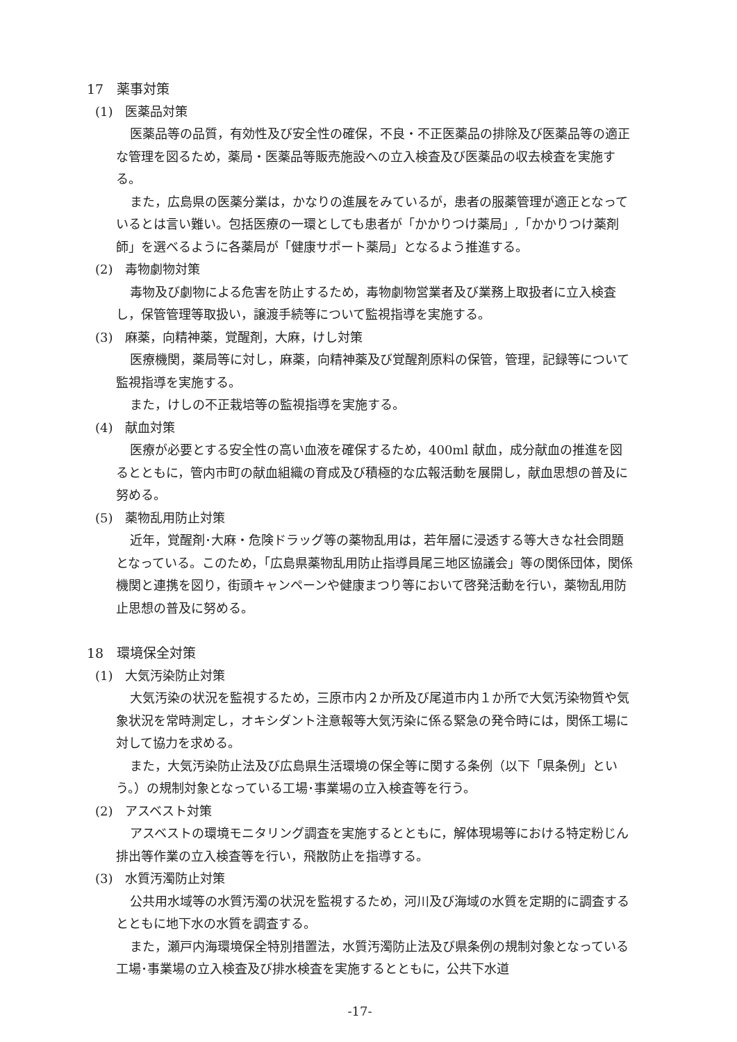17　薬事対策
(1)　医薬品対策
医薬品等の品質，有効性及び安全性の確保，不良・不正医薬品の排除及び医薬品等の適正な管理を図るため，薬局・医薬品等販売施設への立入検査及び医薬品の収去検査を実施する。
また，広島県の医薬分業は，かなりの進展をみているが，患者の服薬管理が適正となっているとは言い難い。包括医療の一環としても患者が「かかりつけ薬局」,「かかりつけ薬剤師」を選べるように各薬局が「健康サポート薬局」となるよう推進する。
(2)　毒物劇物対策
毒物及び劇物による危害を防止するため，毒物劇物営業者及び業務上取扱者に立入検査し，保管管理等取扱い，譲渡手続等について監視指導を実施する。
(3)　麻薬，向精神薬，覚醒剤，大麻，けし対策
医療機関，薬局等に対し，麻薬，向精神薬及び覚醒剤原料の保管，管理，記録等について監視指導を実施する。
また，けしの不正栽培等の監視指導を実施する。
(4)　献血対策
医療が必要とする安全性の高い血液を確保するため，400ml 献血，成分献血の推進を図るとともに，管内市町の献血組織の育成及び積極的な広報活動を展開し，献血思想の普及に努める。
(5)　薬物乱用防止対策
近年，覚醒剤･大麻・危険ドラッグ等の薬物乱用は，若年層に浸透する等大きな社会問題となっている。このため，「広島県薬物乱用防止指導員尾三地区協議会」等の関係団体，関係機関と連携を図り，街頭キャンペーンや健康まつり等において啓発活動を行い，薬物乱用防止思想の普及に努める。
18　環境保全対策
(1)　大気汚染防止対策
大気汚染の状況を監視するため，三原市内２か所及び尾道市内１か所で大気汚染物質や気象状況を常時測定し，オキシダント注意報等大気汚染に係る緊急の発令時には，関係工場に対して協力を求める。
また，大気汚染防止法及び広島県生活環境の保全等に関する条例（以下「県条例」という。）の規制対象となっている工場･事業場の立入検査等を行う。
(2)　アスベスト対策
アスベストの環境モニタリング調査を実施するとともに，解体現場等における特定粉じん排出等作業の立入検査等を行い，飛散防止を指導する。
(3)　水質汚濁防止対策
公共用水域等の水質汚濁の状況を監視するため，河川及び海域の水質を定期的に調査するとともに地下水の水質を調査する。
また，瀬戸内海環境保全特別措置法，水質汚濁防止法及び県条例の規制対象となっている工場･事業場の立入検査及び排水検査を実施するとともに，公共下水道
-17-